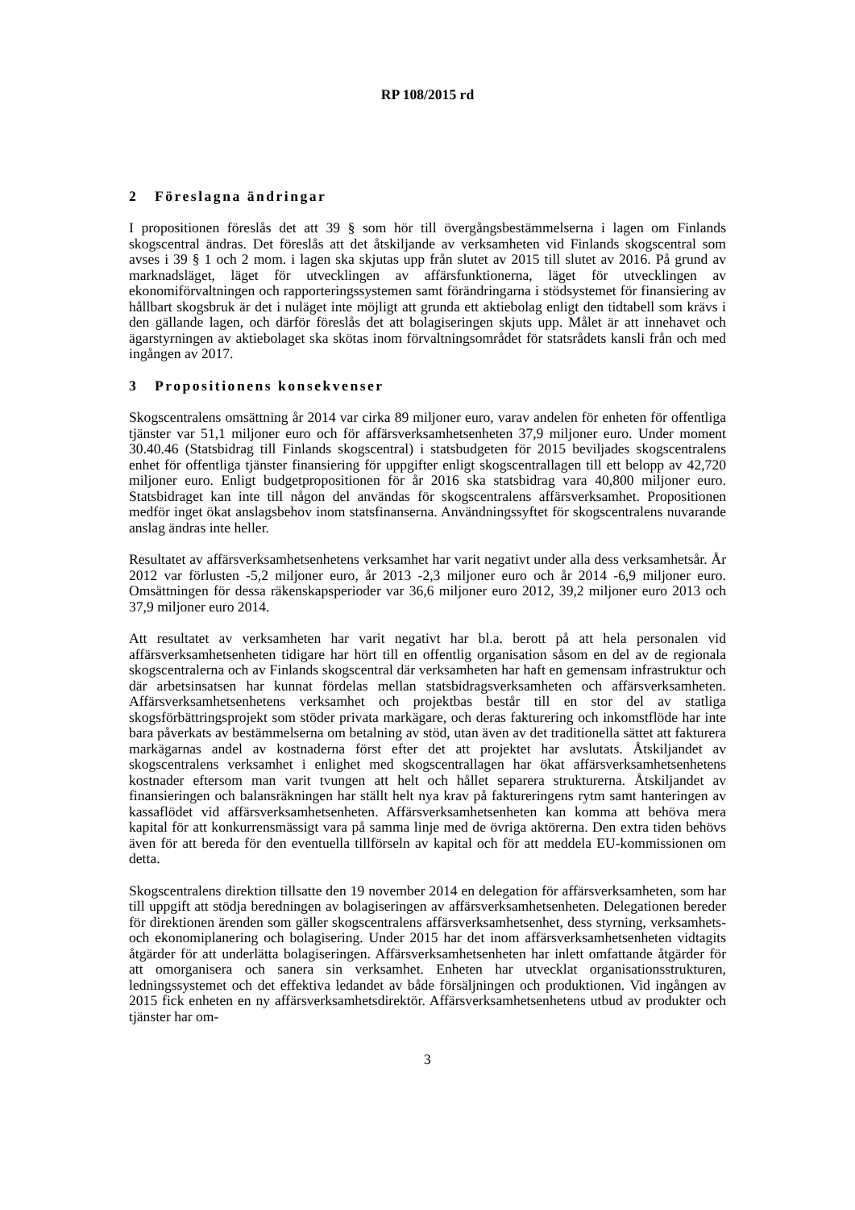RP 108/2015 rd
2 Föreslagna ändringar
I propositionen föreslås det att 39 § som hör till övergångsbestämmelserna i lagen om Finlands skogscentral ändras. Det föreslås att det åtskiljande av verksamheten vid Finlands skogscentral som avses i 39 § 1 och 2 mom. i lagen ska skjutas upp från slutet av 2015 till slutet av 2016. På grund av marknadsläget, läget för utvecklingen av affärsfunktionerna, läget för utvecklingen av ekonomiförvaltningen och rapporteringssystemen samt förändringarna i stödsystemet för finansiering av hållbart skogsbruk är det i nuläget inte möjligt att grunda ett aktiebolag enligt den tidtabell som krävs i den gällande lagen, och därför föreslås det att bolagiseringen skjuts upp. Målet är att innehavet och ägarstyrningen av aktiebolaget ska skötas inom förvaltningsområdet för statsrådets kansli från och med ingången av 2017.
3 Propositionens konsekvenser
Skogscentralens omsättning år 2014 var cirka 89 miljoner euro, varav andelen för enheten för offentliga tjänster var 51,1 miljoner euro och för affärsverksamhetsenheten 37,9 miljoner euro. Under moment 30.40.46 (Statsbidrag till Finlands skogscentral) i statsbudgeten för 2015 beviljades skogscentralens enhet för offentliga tjänster finansiering för uppgifter enligt skogscentrallagen till ett belopp av 42,720 miljoner euro. Enligt budgetpropositionen för år 2016 ska statsbidrag vara 40,800 miljoner euro. Statsbidraget kan inte till någon del användas för skogscentralens affärsverksamhet. Propositionen medför inget ökat anslagsbehov inom statsfinanserna. Användningssyftet för skogscentralens nuvarande anslag ändras inte heller.
Resultatet av affärsverksamhetsenhetens verksamhet har varit negativt under alla dess verksamhetsår. År 2012 var förlusten -5,2 miljoner euro, år 2013 -2,3 miljoner euro och år 2014 -6,9 miljoner euro. Omsättningen för dessa räkenskapsperioder var 36,6 miljoner euro 2012, 39,2 miljoner euro 2013 och 37,9 miljoner euro 2014.
Att resultatet av verksamheten har varit negativt har bl.a. berott på att hela personalen vid affärsverksamhetsenheten tidigare har hört till en offentlig organisation såsom en del av de regionala skogscentralerna och av Finlands skogscentral där verksamheten har haft en gemensam infrastruktur och där arbetsinsatsen har kunnat fördelas mellan statsbidragsverksamheten och affärsverksamheten. Affärsverksamhetsenhetens verksamhet och projektbas består till en stor del av statliga skogsförbättringsprojekt som stöder privata markägare, och deras fakturering och inkomstflöde har inte bara påverkats av bestämmelserna om betalning av stöd, utan även av det traditionella sättet att fakturera markägarnas andel av kostnaderna först efter det att projektet har avslutats. Åtskiljandet av skogscentralens verksamhet i enlighet med skogscentrallagen har ökat affärsverksamhetsenhetens kostnader eftersom man varit tvungen att helt och hållet separera strukturerna. Åtskiljandet av finansieringen och balansräkningen har ställt helt nya krav på faktureringens rytm samt hanteringen av kassaflödet vid affärsverksamhetsenheten. Affärsverksamhetsenheten kan komma att behöva mera kapital för att konkurrensmässigt vara på samma linje med de övriga aktörerna. Den extra tiden behövs även för att bereda för den eventuella tillförseln av kapital och för att meddela EU-kommissionen om detta.
Skogscentralens direktion tillsatte den 19 november 2014 en delegation för affärsverksamheten, som har till uppgift att stödja beredningen av bolagiseringen av affärsverksamhetsenheten. Delegationen bereder för direktionen ärenden som gäller skogscentralens affärsverksamhetsenhet, dess styrning, verksamhets- och ekonomiplanering och bolagisering. Under 2015 har det inom affärsverksamhetsenheten vidtagits åtgärder för att underlätta bolagiseringen. Affärsverksamhetsenheten har inlett omfattande åtgärder för att omorganisera och sanera sin verksamhet. Enheten har utvecklat organisationsstrukturen, ledningssystemet och det effektiva ledandet av både försäljningen och produktionen. Vid ingången av 2015 fick enheten en ny affärsverksamhetsdirektör. Affärsverksamhetsenhetens utbud av produkter och tjänster har om-
3